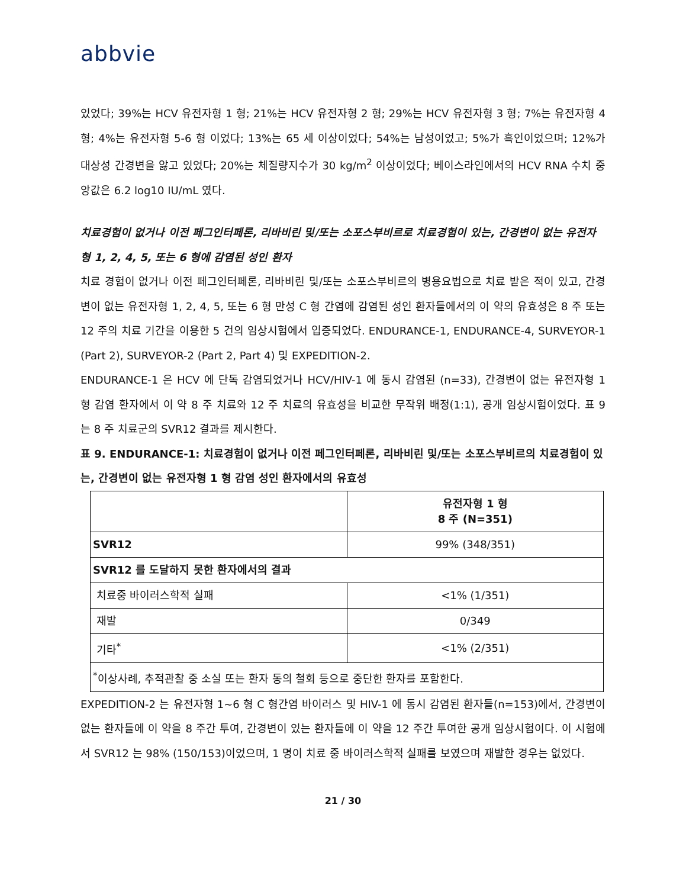abbvie
있었다; 39%는 HCV 유전자형 1 형; 21%는 HCV 유전자형 2 형; 29%는 HCV 유전자형 3 형; 7%는 유전자형 4 형; 4%는 유전자형 5-6 형 이었다; 13%는 65 세 이상이었다; 54%는 남성이었고; 5%가 흑인이었으며; 12%가 대상성 간경변을 앓고 있었다; 20%는 체질량지수가 30 kg/m<sup>2</sup> 이상이었다; 베이스라인에서의 HCV RNA 수치 중앙값은 6.2 log10 IU/mL 였다.
치료경험이 없거나 이전 페그인터페론, 리바비린 및/또는 소포스부비르로 치료경험이 있는, 간경변이 없는 유전자형 1, 2, 4, 5, 또는 6 형에 감염된 성인 환자
치료 경험이 없거나 이전 페그인터페론, 리바비린 및/또는 소포스부비르의 병용요법으로 치료 받은 적이 있고, 간경변이 없는 유전자형 1, 2, 4, 5, 또는 6 형 만성 C 형 간염에 감염된 성인 환자들에서의 이 약의 유효성은 8 주 또는 12 주의 치료 기간을 이용한 5 건의 임상시험에서 입증되었다. ENDURANCE-1, ENDURANCE-4, SURVEYOR-1 (Part 2), SURVEYOR-2 (Part 2, Part 4) 및 EXPEDITION-2.
ENDURANCE-1 은 HCV 에 단독 감염되었거나 HCV/HIV-1 에 동시 감염된 (n=33), 간경변이 없는 유전자형 1 형 감염 환자에서 이 약 8 주 치료와 12 주 치료의 유효성을 비교한 무작위 배정(1:1), 공개 임상시험이었다. 표 9 는 8 주 치료군의 SVR12 결과를 제시한다.
표 9. ENDURANCE-1: 치료경험이 없거나 이전 페그인터페론, 리바비린 및/또는 소포스부비르의 치료경험이 있는, 간경변이 없는 유전자형 1 형 감염 성인 환자에서의 유효성
| | 유전자형 1 형 8 주 (N=351) |
| --- | --- |
| SVR12 | 99% (348/351) |
| SVR12 를 도달하지 못한 환자에서의 결과 | |
| 치료중 바이러스학적 실패 | <1% (1/351) |
| 재발 | 0/349 |
| 기타<sup>*</sup> | <1% (2/351) |
| <sup>*</sup> 이상사례, 추적관찰 중 소실 또는 환자 동의 철회 등으로 중단한 환자를 포함한다. | |
EXPEDITION-2 는 유전자형 1~6 형 C 형간염 바이러스 및 HIV-1 에 동시 감염된 환자들(n=153)에서, 간경변이 없는 환자들에 이 약을 8 주간 투여, 간경변이 있는 환자들에 이 약을 12 주간 투여한 공개 임상시험이다. 이 시험에서 SVR12 는 98% (150/153)이었으며, 1 명이 치료 중 바이러스학적 실패를 보였으며 재발한 경우는 없었다.
21 / 30